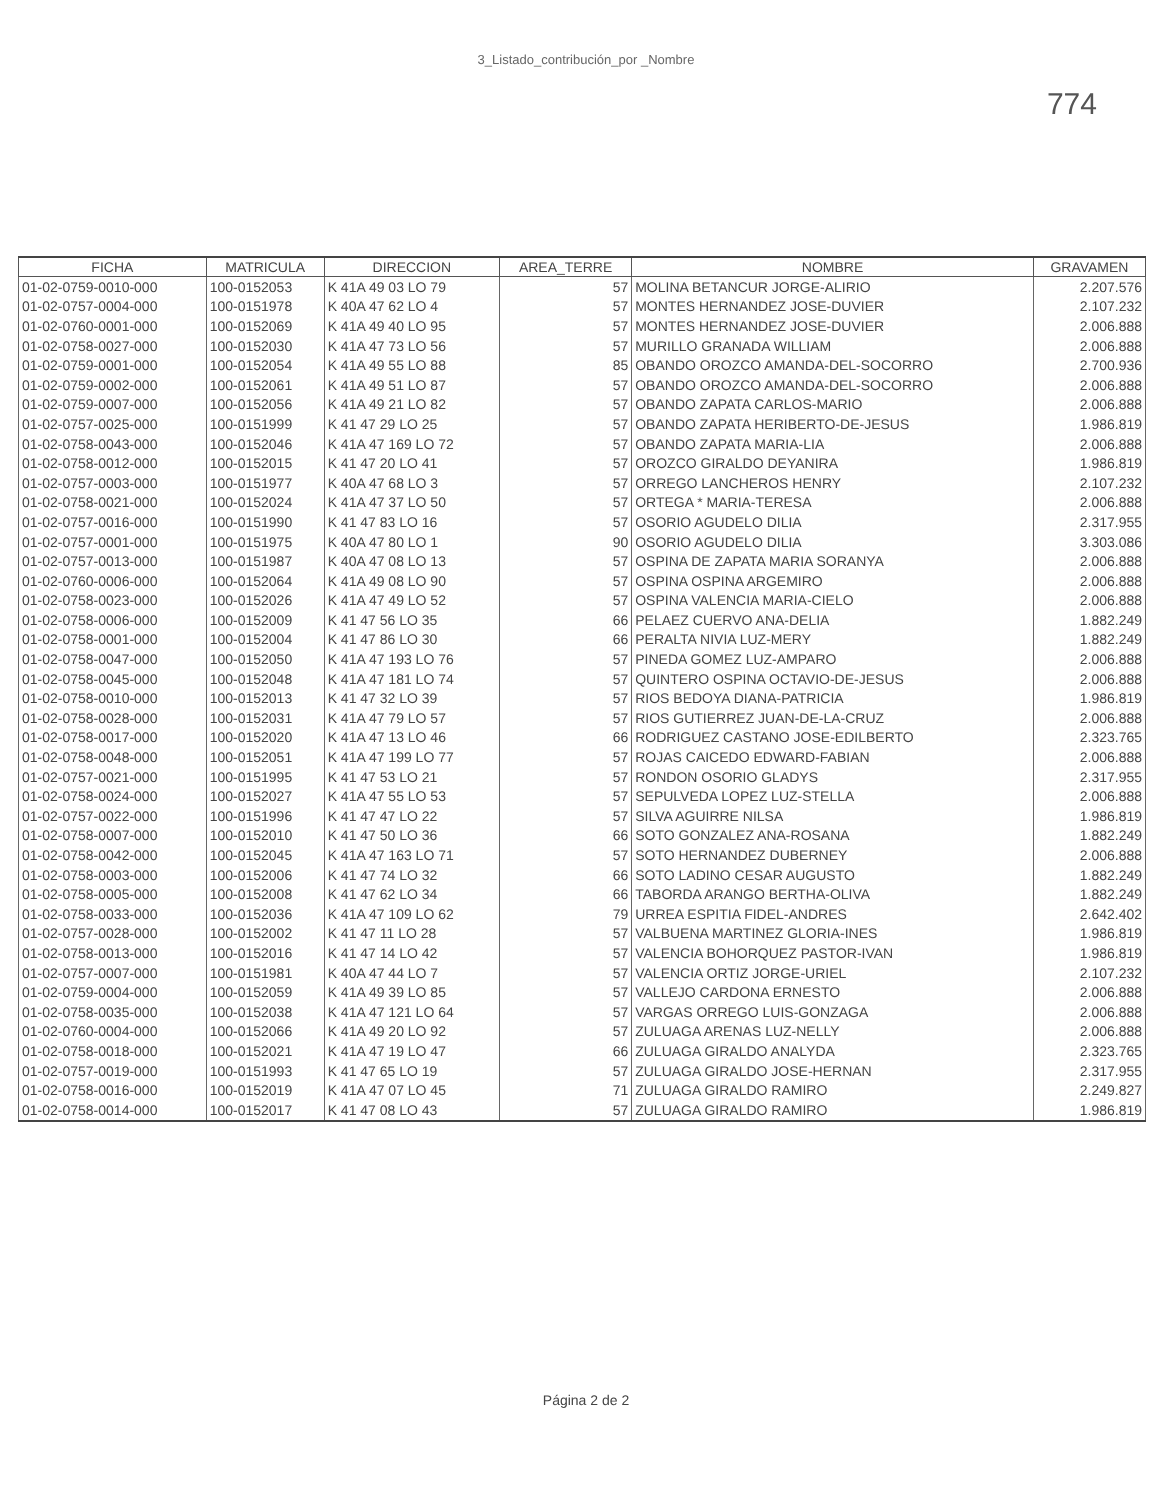3_Listado_contribución_por _Nombre
774
| FICHA | MATRICULA | DIRECCION | AREA_TERRE | NOMBRE | GRAVAMEN |
| --- | --- | --- | --- | --- | --- |
| 01-02-0759-0010-000 | 100-0152053 | K 41A 49 03 LO 79 | 57 | MOLINA BETANCUR JORGE-ALIRIO | 2.207.576 |
| 01-02-0757-0004-000 | 100-0151978 | K 40A 47 62 LO 4 | 57 | MONTES HERNANDEZ JOSE-DUVIER | 2.107.232 |
| 01-02-0760-0001-000 | 100-0152069 | K 41A 49 40 LO 95 | 57 | MONTES HERNANDEZ JOSE-DUVIER | 2.006.888 |
| 01-02-0758-0027-000 | 100-0152030 | K 41A 47 73 LO 56 | 57 | MURILLO GRANADA WILLIAM | 2.006.888 |
| 01-02-0759-0001-000 | 100-0152054 | K 41A 49 55 LO 88 | 85 | OBANDO OROZCO AMANDA-DEL-SOCORRO | 2.700.936 |
| 01-02-0759-0002-000 | 100-0152061 | K 41A 49 51 LO 87 | 57 | OBANDO OROZCO AMANDA-DEL-SOCORRO | 2.006.888 |
| 01-02-0759-0007-000 | 100-0152056 | K 41A 49 21 LO 82 | 57 | OBANDO ZAPATA CARLOS-MARIO | 2.006.888 |
| 01-02-0757-0025-000 | 100-0151999 | K 41 47 29 LO 25 | 57 | OBANDO ZAPATA HERIBERTO-DE-JESUS | 1.986.819 |
| 01-02-0758-0043-000 | 100-0152046 | K 41A 47 169 LO 72 | 57 | OBANDO ZAPATA MARIA-LIA | 2.006.888 |
| 01-02-0758-0012-000 | 100-0152015 | K 41 47 20 LO 41 | 57 | OROZCO GIRALDO DEYANIRA | 1.986.819 |
| 01-02-0757-0003-000 | 100-0151977 | K 40A 47 68 LO 3 | 57 | ORREGO LANCHEROS HENRY | 2.107.232 |
| 01-02-0758-0021-000 | 100-0152024 | K 41A 47 37 LO 50 | 57 | ORTEGA * MARIA-TERESA | 2.006.888 |
| 01-02-0757-0016-000 | 100-0151990 | K 41 47 83 LO 16 | 57 | OSORIO AGUDELO DILIA | 2.317.955 |
| 01-02-0757-0001-000 | 100-0151975 | K 40A 47 80 LO 1 | 90 | OSORIO AGUDELO DILIA | 3.303.086 |
| 01-02-0757-0013-000 | 100-0151987 | K 40A 47 08 LO 13 | 57 | OSPINA DE ZAPATA MARIA SORANYA | 2.006.888 |
| 01-02-0760-0006-000 | 100-0152064 | K 41A 49 08 LO 90 | 57 | OSPINA OSPINA ARGEMIRO | 2.006.888 |
| 01-02-0758-0023-000 | 100-0152026 | K 41A 47 49 LO 52 | 57 | OSPINA VALENCIA MARIA-CIELO | 2.006.888 |
| 01-02-0758-0006-000 | 100-0152009 | K 41 47 56 LO 35 | 66 | PELAEZ CUERVO ANA-DELIA | 1.882.249 |
| 01-02-0758-0001-000 | 100-0152004 | K 41 47 86 LO 30 | 66 | PERALTA NIVIA LUZ-MERY | 1.882.249 |
| 01-02-0758-0047-000 | 100-0152050 | K 41A 47 193 LO 76 | 57 | PINEDA GOMEZ LUZ-AMPARO | 2.006.888 |
| 01-02-0758-0045-000 | 100-0152048 | K 41A 47 181 LO 74 | 57 | QUINTERO OSPINA OCTAVIO-DE-JESUS | 2.006.888 |
| 01-02-0758-0010-000 | 100-0152013 | K 41 47 32 LO 39 | 57 | RIOS BEDOYA DIANA-PATRICIA | 1.986.819 |
| 01-02-0758-0028-000 | 100-0152031 | K 41A 47 79 LO 57 | 57 | RIOS GUTIERREZ JUAN-DE-LA-CRUZ | 2.006.888 |
| 01-02-0758-0017-000 | 100-0152020 | K 41A 47 13 LO 46 | 66 | RODRIGUEZ CASTANO JOSE-EDILBERTO | 2.323.765 |
| 01-02-0758-0048-000 | 100-0152051 | K 41A 47 199 LO 77 | 57 | ROJAS CAICEDO EDWARD-FABIAN | 2.006.888 |
| 01-02-0757-0021-000 | 100-0151995 | K 41 47 53 LO 21 | 57 | RONDON OSORIO GLADYS | 2.317.955 |
| 01-02-0758-0024-000 | 100-0152027 | K 41A 47 55 LO 53 | 57 | SEPULVEDA LOPEZ LUZ-STELLA | 2.006.888 |
| 01-02-0757-0022-000 | 100-0151996 | K 41 47 47 LO 22 | 57 | SILVA AGUIRRE NILSA | 1.986.819 |
| 01-02-0758-0007-000 | 100-0152010 | K 41 47 50 LO 36 | 66 | SOTO GONZALEZ ANA-ROSANA | 1.882.249 |
| 01-02-0758-0042-000 | 100-0152045 | K 41A 47 163 LO 71 | 57 | SOTO HERNANDEZ DUBERNEY | 2.006.888 |
| 01-02-0758-0003-000 | 100-0152006 | K 41 47 74 LO 32 | 66 | SOTO LADINO CESAR AUGUSTO | 1.882.249 |
| 01-02-0758-0005-000 | 100-0152008 | K 41 47 62 LO 34 | 66 | TABORDA ARANGO BERTHA-OLIVA | 1.882.249 |
| 01-02-0758-0033-000 | 100-0152036 | K 41A 47 109 LO 62 | 79 | URREA ESPITIA FIDEL-ANDRES | 2.642.402 |
| 01-02-0757-0028-000 | 100-0152002 | K 41 47 11 LO 28 | 57 | VALBUENA MARTINEZ GLORIA-INES | 1.986.819 |
| 01-02-0758-0013-000 | 100-0152016 | K 41 47 14 LO 42 | 57 | VALENCIA BOHORQUEZ PASTOR-IVAN | 1.986.819 |
| 01-02-0757-0007-000 | 100-0151981 | K 40A 47 44 LO 7 | 57 | VALENCIA ORTIZ JORGE-URIEL | 2.107.232 |
| 01-02-0759-0004-000 | 100-0152059 | K 41A 49 39 LO 85 | 57 | VALLEJO CARDONA ERNESTO | 2.006.888 |
| 01-02-0758-0035-000 | 100-0152038 | K 41A 47 121 LO 64 | 57 | VARGAS ORREGO LUIS-GONZAGA | 2.006.888 |
| 01-02-0760-0004-000 | 100-0152066 | K 41A 49 20 LO 92 | 57 | ZULUAGA ARENAS LUZ-NELLY | 2.006.888 |
| 01-02-0758-0018-000 | 100-0152021 | K 41A 47 19 LO 47 | 66 | ZULUAGA GIRALDO ANALYDA | 2.323.765 |
| 01-02-0757-0019-000 | 100-0151993 | K 41 47 65 LO 19 | 57 | ZULUAGA GIRALDO JOSE-HERNAN | 2.317.955 |
| 01-02-0758-0016-000 | 100-0152019 | K 41A 47 07 LO 45 | 71 | ZULUAGA GIRALDO RAMIRO | 2.249.827 |
| 01-02-0758-0014-000 | 100-0152017 | K 41 47 08 LO 43 | 57 | ZULUAGA GIRALDO RAMIRO | 1.986.819 |
Página 2 de 2